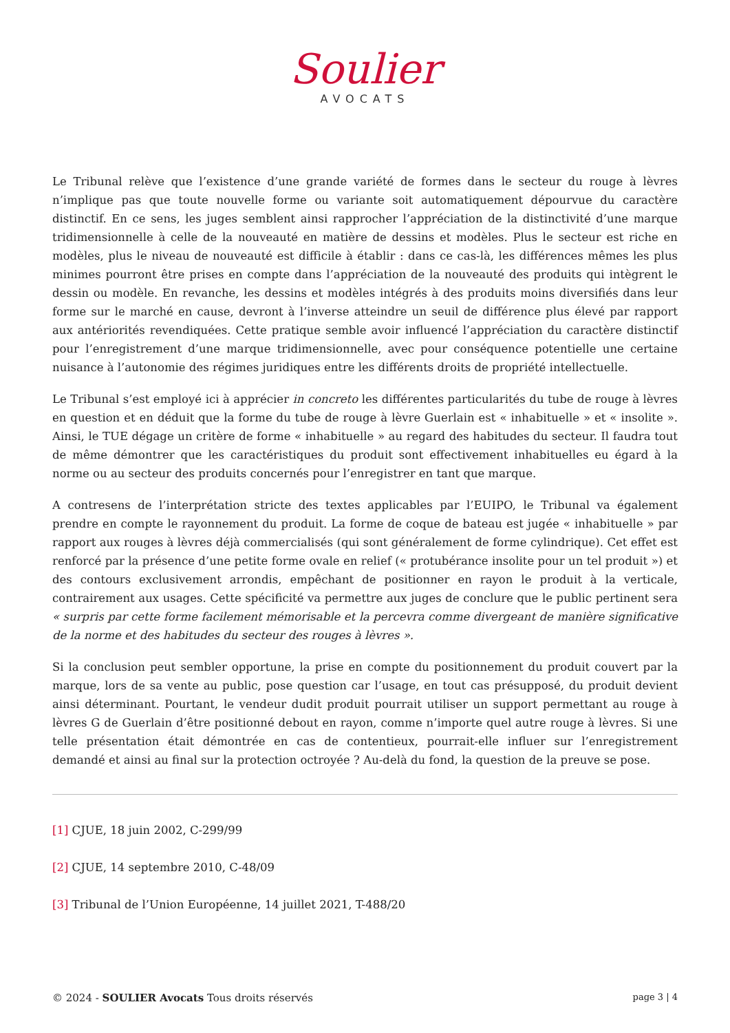Soulier
AVOCATS
Le Tribunal relève que l’existence d’une grande variété de formes dans le secteur du rouge à lèvres n’implique pas que toute nouvelle forme ou variante soit automatiquement dépourvue du caractère distinctif. En ce sens, les juges semblent ainsi rapprocher l’appréciation de la distinctivité d’une marque tridimensionnelle à celle de la nouveauté en matière de dessins et modèles. Plus le secteur est riche en modèles, plus le niveau de nouveauté est difficile à établir : dans ce cas-là, les différences mêmes les plus minimes pourront être prises en compte dans l’appréciation de la nouveauté des produits qui intègrent le dessin ou modèle. En revanche, les dessins et modèles intégrés à des produits moins diversifiés dans leur forme sur le marché en cause, devront à l’inverse atteindre un seuil de différence plus élevé par rapport aux antériorités revendiquées. Cette pratique semble avoir influencé l’appréciation du caractère distinctif pour l’enregistrement d’une marque tridimensionnelle, avec pour conséquence potentielle une certaine nuisance à l’autonomie des régimes juridiques entre les différents droits de propriété intellectuelle.
Le Tribunal s’est employé ici à apprécier in concreto les différentes particularités du tube de rouge à lèvres en question et en déduit que la forme du tube de rouge à lèvre Guerlain est « inhabituelle » et « insolite ». Ainsi, le TUE dégage un critère de forme « inhabituelle » au regard des habitudes du secteur. Il faudra tout de même démontrer que les caractéristiques du produit sont effectivement inhabituelles eu égard à la norme ou au secteur des produits concernés pour l’enregistrer en tant que marque.
A contresens de l’interprétation stricte des textes applicables par l’EUIPO, le Tribunal va également prendre en compte le rayonnement du produit. La forme de coque de bateau est jugée « inhabituelle » par rapport aux rouges à lèvres déjà commercialisés (qui sont généralement de forme cylindrique). Cet effet est renforcé par la présence d’une petite forme ovale en relief (« protubérance insolite pour un tel produit ») et des contours exclusivement arrondis, empêchant de positionner en rayon le produit à la verticale, contrairement aux usages. Cette spécificité va permettre aux juges de conclure que le public pertinent sera « surpris par cette forme facilement mémorisable et la percevra comme divergeant de manière significative de la norme et des habitudes du secteur des rouges à lèvres ».
Si la conclusion peut sembler opportune, la prise en compte du positionnement du produit couvert par la marque, lors de sa vente au public, pose question car l’usage, en tout cas présupposé, du produit devient ainsi déterminant. Pourtant, le vendeur dudit produit pourrait utiliser un support permettant au rouge à lèvres G de Guerlain d’être positionné debout en rayon, comme n’importe quel autre rouge à lèvres. Si une telle présentation était démontrée en cas de contentieux, pourrait-elle influer sur l’enregistrement demandé et ainsi au final sur la protection octroyée ? Au-delà du fond, la question de la preuve se pose.
[1] CJUE, 18 juin 2002, C-299/99
[2] CJUE, 14 septembre 2010, C-48/09
[3] Tribunal de l’Union Européenne, 14 juillet 2021, T-488/20
© 2024 - SOULIER Avocats Tous droits réservés page 3 | 4